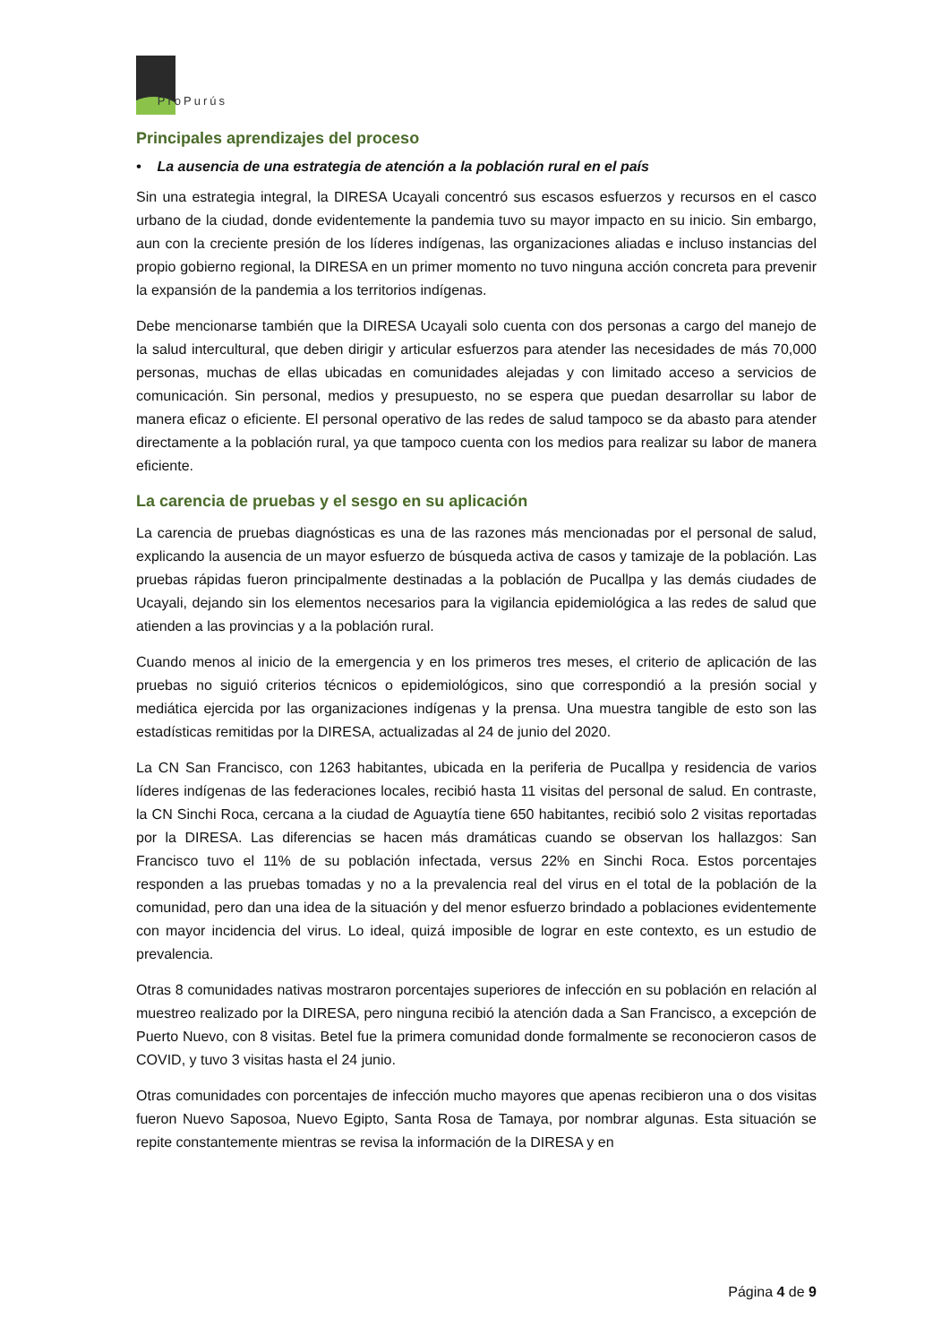ProPurús
Principales aprendizajes del proceso
• La ausencia de una estrategia de atención a la población rural en el país
Sin una estrategia integral, la DIRESA Ucayali concentró sus escasos esfuerzos y recursos en el casco urbano de la ciudad, donde evidentemente la pandemia tuvo su mayor impacto en su inicio. Sin embargo, aun con la creciente presión de los líderes indígenas, las organizaciones aliadas e incluso instancias del propio gobierno regional, la DIRESA en un primer momento no tuvo ninguna acción concreta para prevenir la expansión de la pandemia a los territorios indígenas.
Debe mencionarse también que la DIRESA Ucayali solo cuenta con dos personas a cargo del manejo de la salud intercultural, que deben dirigir y articular esfuerzos para atender las necesidades de más 70,000 personas, muchas de ellas ubicadas en comunidades alejadas y con limitado acceso a servicios de comunicación. Sin personal, medios y presupuesto, no se espera que puedan desarrollar su labor de manera eficaz o eficiente. El personal operativo de las redes de salud tampoco se da abasto para atender directamente a la población rural, ya que tampoco cuenta con los medios para realizar su labor de manera eficiente.
La carencia de pruebas y el sesgo en su aplicación
La carencia de pruebas diagnósticas es una de las razones más mencionadas por el personal de salud, explicando la ausencia de un mayor esfuerzo de búsqueda activa de casos y tamizaje de la población. Las pruebas rápidas fueron principalmente destinadas a la población de Pucallpa y las demás ciudades de Ucayali, dejando sin los elementos necesarios para la vigilancia epidemiológica a las redes de salud que atienden a las provincias y a la población rural.
Cuando menos al inicio de la emergencia y en los primeros tres meses, el criterio de aplicación de las pruebas no siguió criterios técnicos o epidemiológicos, sino que correspondió a la presión social y mediática ejercida por las organizaciones indígenas y la prensa. Una muestra tangible de esto son las estadísticas remitidas por la DIRESA, actualizadas al 24 de junio del 2020.
La CN San Francisco, con 1263 habitantes, ubicada en la periferia de Pucallpa y residencia de varios líderes indígenas de las federaciones locales, recibió hasta 11 visitas del personal de salud. En contraste, la CN Sinchi Roca, cercana a la ciudad de Aguaytía tiene 650 habitantes, recibió solo 2 visitas reportadas por la DIRESA. Las diferencias se hacen más dramáticas cuando se observan los hallazgos: San Francisco tuvo el 11% de su población infectada, versus 22% en Sinchi Roca. Estos porcentajes responden a las pruebas tomadas y no a la prevalencia real del virus en el total de la población de la comunidad, pero dan una idea de la situación y del menor esfuerzo brindado a poblaciones evidentemente con mayor incidencia del virus. Lo ideal, quizá imposible de lograr en este contexto, es un estudio de prevalencia.
Otras 8 comunidades nativas mostraron porcentajes superiores de infección en su población en relación al muestreo realizado por la DIRESA, pero ninguna recibió la atención dada a San Francisco, a excepción de Puerto Nuevo, con 8 visitas. Betel fue la primera comunidad donde formalmente se reconocieron casos de COVID, y tuvo 3 visitas hasta el 24 junio.
Otras comunidades con porcentajes de infección mucho mayores que apenas recibieron una o dos visitas fueron Nuevo Saposoa, Nuevo Egipto, Santa Rosa de Tamaya, por nombrar algunas. Esta situación se repite constantemente mientras se revisa la información de la DIRESA y en
Página 4 de 9